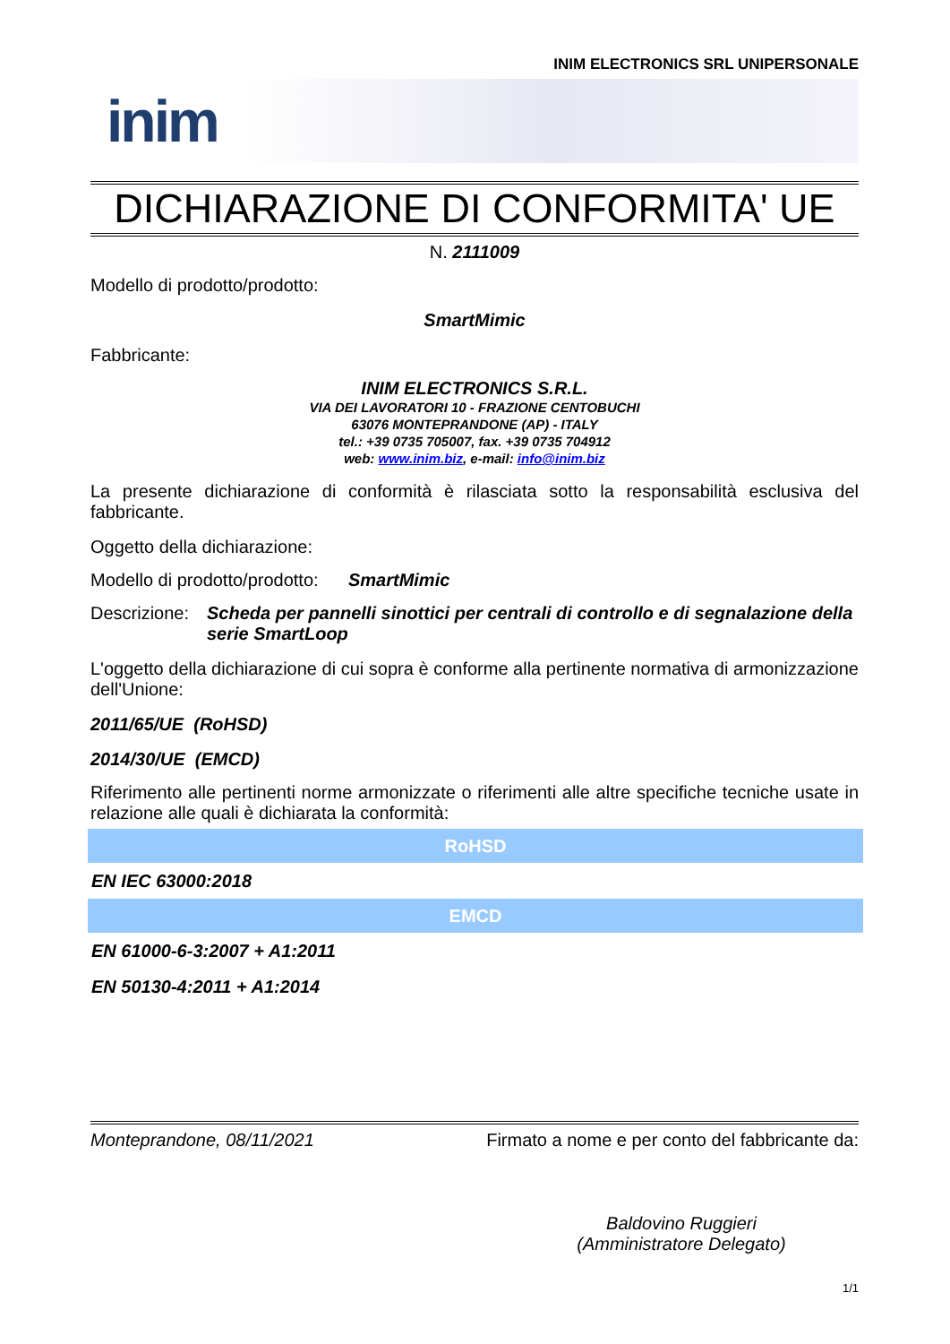INIM ELECTRONICS SRL UNIPERSONALE
inim
DICHIARAZIONE DI CONFORMITA' UE
N. 2111009
Modello di prodotto/prodotto:
SmartMimic
Fabbricante:
INIM ELECTRONICS S.R.L.
VIA DEI LAVORATORI 10 - FRAZIONE CENTOBUCHI
63076 MONTEPRANDONE (AP) - ITALY
tel.: +39 0735 705007, fax. +39 0735 704912
web: www.inim.biz, e-mail: info@inim.biz
La presente dichiarazione di conformità è rilasciata sotto la responsabilità esclusiva del fabbricante.
Oggetto della dichiarazione:
Modello di prodotto/prodotto: SmartMimic
Descrizione: Scheda per pannelli sinottici per centrali di controllo e di segnalazione della serie SmartLoop
L'oggetto della dichiarazione di cui sopra è conforme alla pertinente normativa di armonizzazione dell'Unione:
2011/65/UE (RoHSD)
2014/30/UE (EMCD)
Riferimento alle pertinenti norme armonizzate o riferimenti alle altre specifiche tecniche usate in relazione alle quali è dichiarata la conformità:
| RoHSD |
| --- |
| EN IEC 63000:2018 |
| EMCD |
| EN 61000-6-3:2007 + A1:2011 |
| EN 50130-4:2011 + A1:2014 |
Monteprandone, 08/11/2021 Firmato a nome e per conto del fabbricante da:
Baldovino Ruggieri
(Amministratore Delegato)
1/1